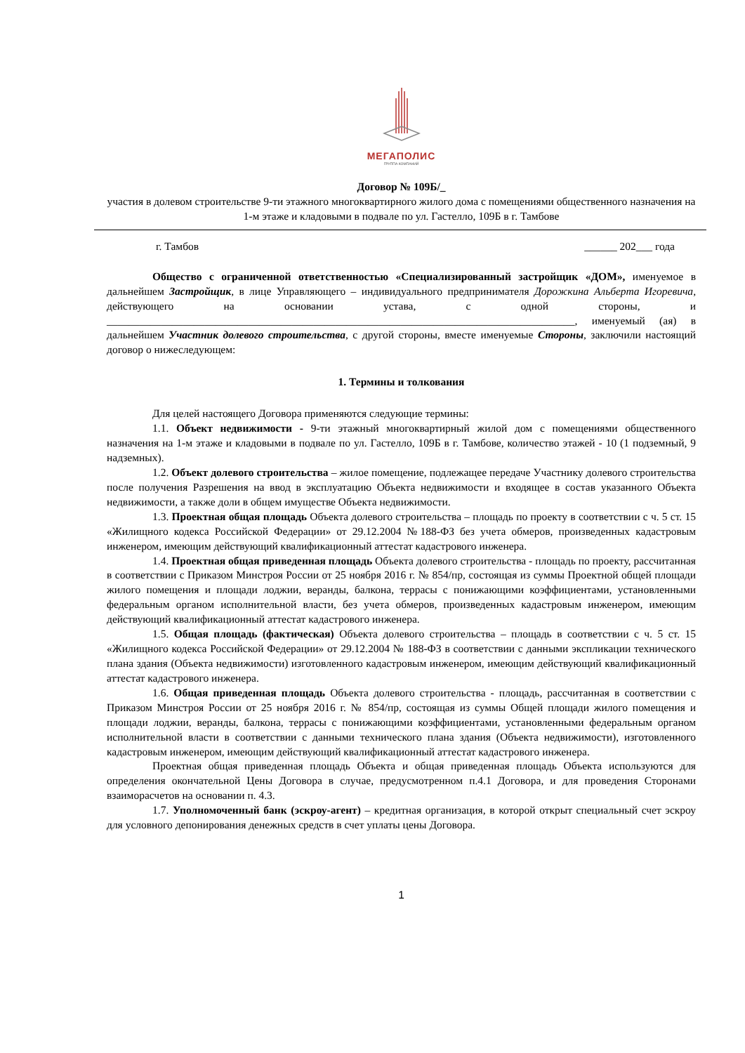МЕГАПОЛИС
ГРУППА КОМПАНИЙ
Договор № 109Б/_
участия в долевом строительстве 9-ти этажного многоквартирного жилого дома с помещениями общественного назначения на 1-м этаже и кладовыми в подвале по ул. Гастелло, 109Б в г. Тамбове
г. Тамбов ______ 202___ года
Общество с ограниченной ответственностью «Специализированный застройщик «ДОМ», именуемое в дальнейшем Застройщик, в лице Управляющего – индивидуального предпринимателя Дорожкина Альберта Игоревича, действующего на основании устава, с одной стороны, и ______________________________________________________________________________________, именуемый (ая) в дальнейшем Участник долевого строительства, с другой стороны, вместе именуемые Стороны, заключили настоящий договор о нижеследующем:
1. Термины и толкования
Для целей настоящего Договора применяются следующие термины:
1.1. Объект недвижимости - 9-ти этажный многоквартирный жилой дом с помещениями общественного назначения на 1-м этаже и кладовыми в подвале по ул. Гастелло, 109Б в г. Тамбове, количество этажей - 10 (1 подземный, 9 надземных).
1.2. Объект долевого строительства – жилое помещение, подлежащее передаче Участнику долевого строительства после получения Разрешения на ввод в эксплуатацию Объекта недвижимости и входящее в состав указанного Объекта недвижимости, а также доли в общем имуществе Объекта недвижимости.
1.3. Проектная общая площадь Объекта долевого строительства – площадь по проекту в соответствии с ч. 5 ст. 15 «Жилищного кодекса Российской Федерации» от 29.12.2004 №188-ФЗ без учета обмеров, произведенных кадастровым инженером, имеющим действующий квалификационный аттестат кадастрового инженера.
1.4. Проектная общая приведенная площадь Объекта долевого строительства - площадь по проекту, рассчитанная в соответствии с Приказом Минстроя России от 25 ноября 2016 г. № 854/пр, состоящая из суммы Проектной общей площади жилого помещения и площади лоджии, веранды, балкона, террасы с понижающими коэффициентами, установленными федеральным органом исполнительной власти, без учета обмеров, произведенных кадастровым инженером, имеющим действующий квалификационный аттестат кадастрового инженера.
1.5. Общая площадь (фактическая) Объекта долевого строительства – площадь в соответствии с ч. 5 ст. 15 «Жилищного кодекса Российской Федерации» от 29.12.2004 № 188-ФЗ в соответствии с данными экспликации технического плана здания (Объекта недвижимости) изготовленного кадастровым инженером, имеющим действующий квалификационный аттестат кадастрового инженера.
1.6. Общая приведенная площадь Объекта долевого строительства - площадь, рассчитанная в соответствии с Приказом Минстроя России от 25 ноября 2016 г. № 854/пр, состоящая из суммы Общей площади жилого помещения и площади лоджии, веранды, балкона, террасы с понижающими коэффициентами, установленными федеральным органом исполнительной власти в соответствии с данными технического плана здания (Объекта недвижимости), изготовленного кадастровым инженером, имеющим действующий квалификационный аттестат кадастрового инженера.
Проектная общая приведенная площадь Объекта и общая приведенная площадь Объекта используются для определения окончательной Цены Договора в случае, предусмотренном п.4.1 Договора, и для проведения Сторонами взаиморасчетов на основании п. 4.3.
1.7. Уполномоченный банк (эскроу-агент) – кредитная организация, в которой открыт специальный счет эскроу для условного депонирования денежных средств в счет уплаты цены Договора.
1